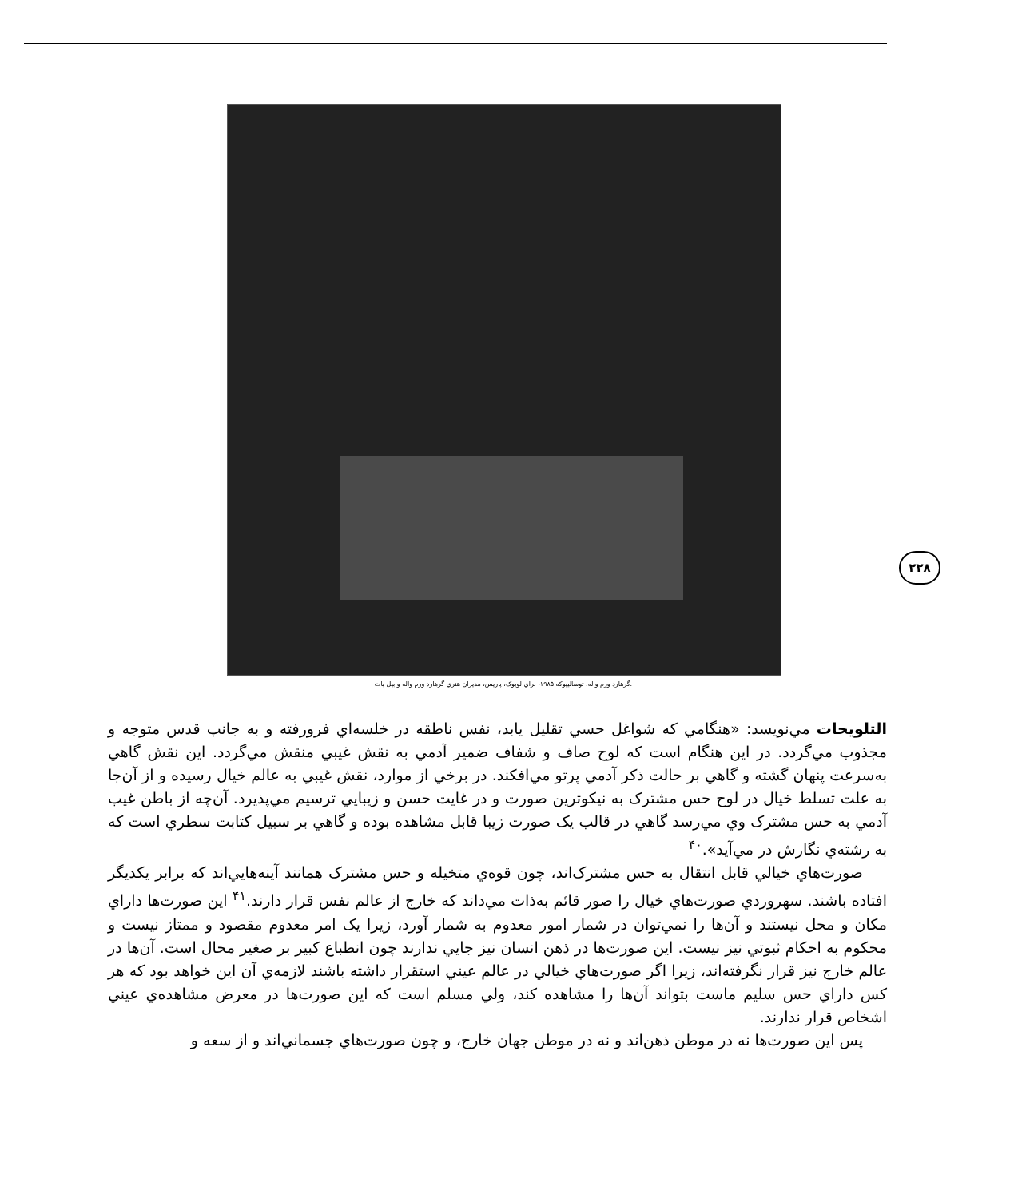گرهارد ورم واله، توساليپوکه ۱۹۸۵، براي لوبوک، پاريس، مديران هنري گرهارد ورم واله و بيل بات.
۲۲۸
التلويحات مي‌نويسد: «هنگامي که شواغل حسي تقليل يابد، نفس ناطقه در خلسه‌اي فرورفته و به جانب قدس متوجه و مجذوب مي‌گردد. در اين هنگام است که لوح صاف و شفاف ضمير آدمي به نقش غيبي منقش مي‌گردد. اين نقش گاهي به‌سرعت پنهان گشته و گاهي بر حالت ذکر آدمي پرتو مي‌افکند. در برخي از موارد، نقش غيبي به عالم خيال رسيده و از آن‌جا به علت تسلط خيال در لوح حس مشترک به نيکوترين صورت و در غايت حسن و زيبايي ترسيم مي‌پذيرد. آن‌چه از باطن غيب آدمي به حس مشترک وي مي‌رسد گاهي در قالب يک صورت زيبا قابل مشاهده بوده و گاهي بر سبيل کتابت سطري است که به رشته‌ي نگارش در مي‌آيد».<sup>۴۰</sup>
صورت‌هاي خيالي قابل انتقال به حس مشترک‌اند، چون قوه‌ي متخيله و حس مشترک همانند آينه‌هايي‌اند که برابر يکديگر افتاده باشند. سهروردي صورت‌هاي خيال را صور قائم به‌ذات مي‌داند که خارج از عالم نفس قرار دارند.<sup>۴۱</sup> اين صورت‌ها داراي مکان و محل نيستند و آن‌ها را نمي‌توان در شمار امور معدوم به شمار آورد، زيرا يک امر معدوم مقصود و ممتاز نيست و محکوم به احکام ثبوتي نيز نيست. اين صورت‌ها در ذهن انسان نيز جايي ندارند چون انطباع کبير بر صغير محال است. آن‌ها در عالم خارج نيز قرار نگرفته‌اند، زيرا اگر صورت‌هاي خيالي در عالم عيني استقرار داشته باشند لازمه‌ي آن اين خواهد بود که هر کس داراي حس سليم ماست بتواند آن‌ها را مشاهده کند، ولي مسلم است که اين صورت‌ها در معرض مشاهده‌ي عيني اشخاص قرار ندارند.
پس اين صورت‌ها نه در موطن ذهن‌اند و نه در موطن جهان خارج، و چون صورت‌هاي جسماني‌اند و از سعه و